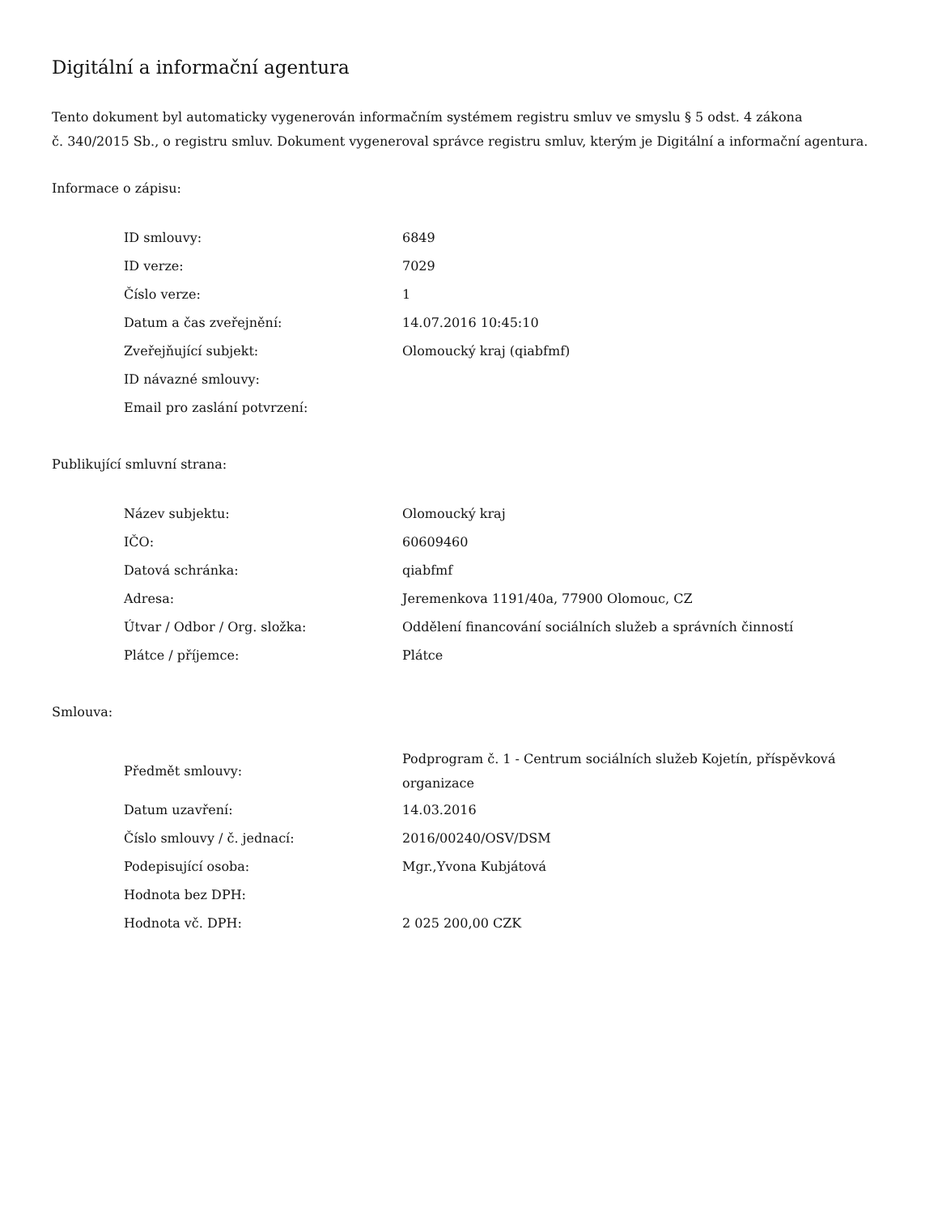Digitální a informační agentura
Tento dokument byl automaticky vygenerován informačním systémem registru smluv ve smyslu § 5 odst. 4 zákona
č. 340/2015 Sb., o registru smluv. Dokument vygeneroval správce registru smluv, kterým je Digitální a informační agentura.
Informace o zápisu:
| ID smlouvy: | 6849 |
| ID verze: | 7029 |
| Číslo verze: | 1 |
| Datum a čas zveřejnění: | 14.07.2016 10:45:10 |
| Zveřejňující subjekt: | Olomoucký kraj (qiabfmf) |
| ID návazné smlouvy: | |
| Email pro zaslání potvrzení: | |
Publikující smluvní strana:
| Název subjektu: | Olomoucký kraj |
| IČO: | 60609460 |
| Datová schránka: | qiabfmf |
| Adresa: | Jeremenkova 1191/40a, 77900 Olomouc, CZ |
| Útvar / Odbor / Org. složka: | Oddělení financování sociálních služeb a správních činností |
| Plátce / příjemce: | Plátce |
Smlouva:
| Předmět smlouvy: | Podprogram č. 1 - Centrum sociálních služeb Kojetín, příspěvková organizace |
| Datum uzavření: | 14.03.2016 |
| Číslo smlouvy / č. jednací: | 2016/00240/OSV/DSM |
| Podepisující osoba: | Mgr.,Yvona Kubjátová |
| Hodnota bez DPH: | |
| Hodnota vč. DPH: | 2 025 200,00 CZK |